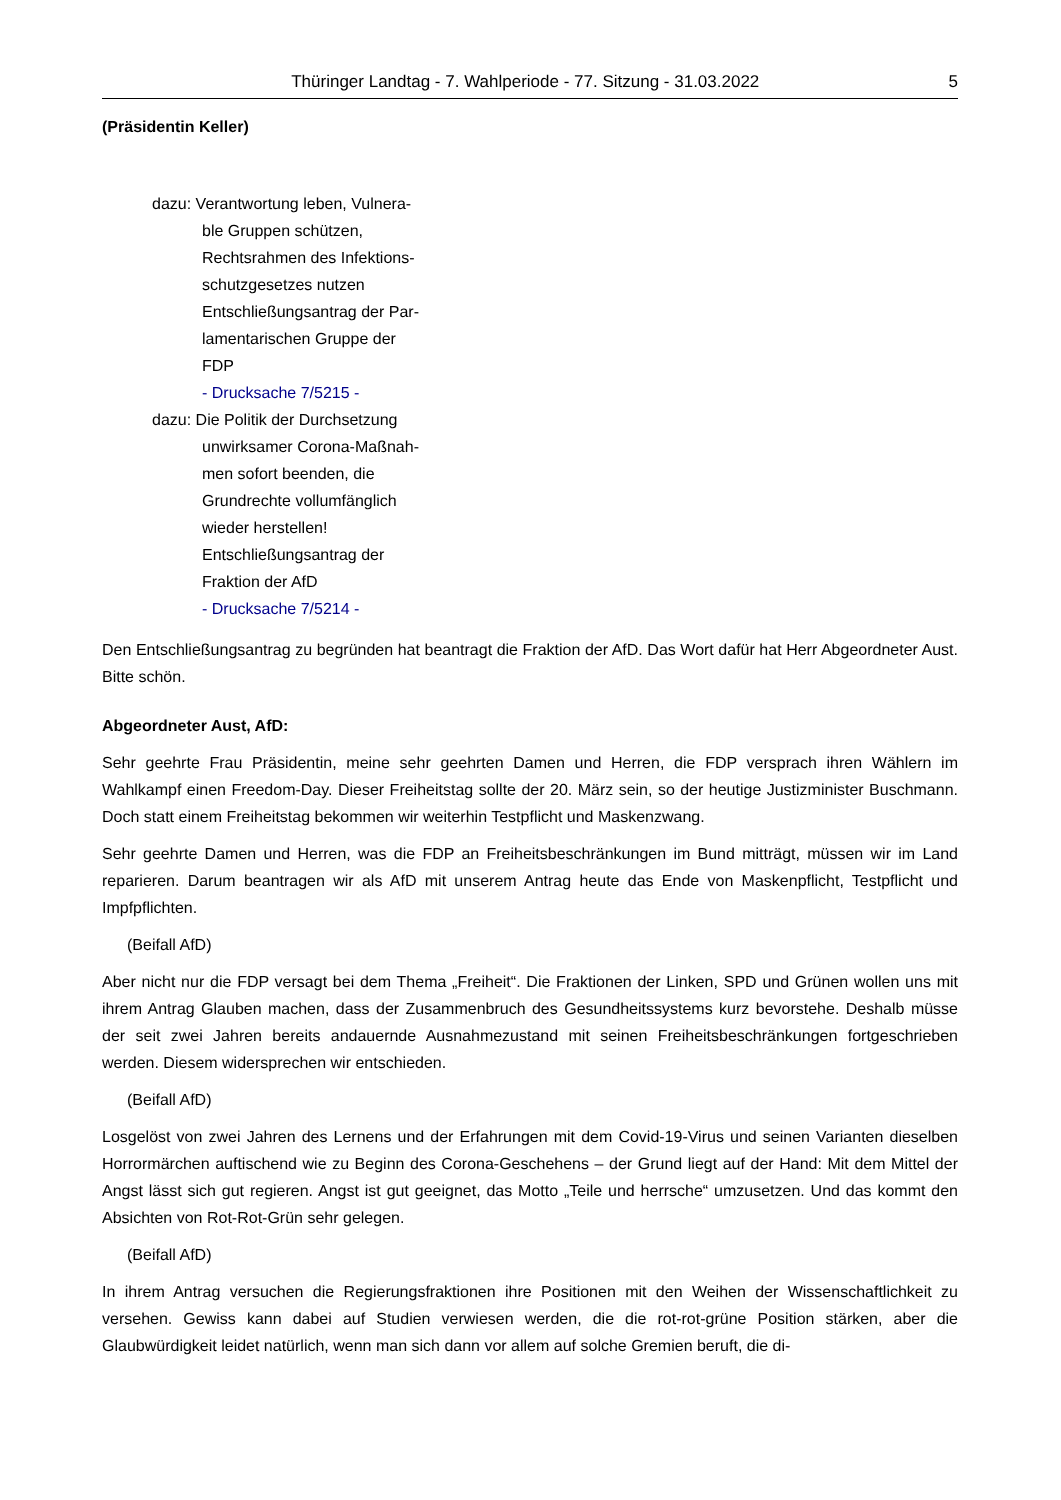Thüringer Landtag - 7. Wahlperiode - 77. Sitzung - 31.03.2022 5
(Präsidentin Keller)
dazu: Verantwortung leben, Vulnera-
ble Gruppen schützen,
Rechtsrahmen des Infektions-
schutzgesetzes nutzen
Entschließungsantrag der Par-
lamentarischen Gruppe der
FDP
- Drucksache 7/5215 -
dazu: Die Politik der Durchsetzung
unwirksamer Corona-Maßnah-
men sofort beenden, die
Grundrechte vollumfänglich
wieder herstellen!
Entschließungsantrag der
Fraktion der AfD
- Drucksache 7/5214 -
Den Entschließungsantrag zu begründen hat beantragt die Fraktion der AfD. Das Wort dafür hat Herr Abgeordneter Aust. Bitte schön.
Abgeordneter Aust, AfD:
Sehr geehrte Frau Präsidentin, meine sehr geehrten Damen und Herren, die FDP versprach ihren Wählern im Wahlkampf einen Freedom-Day. Dieser Freiheitstag sollte der 20. März sein, so der heutige Justizminister Buschmann. Doch statt einem Freiheitstag bekommen wir weiterhin Testpflicht und Maskenzwang.
Sehr geehrte Damen und Herren, was die FDP an Freiheitsbeschränkungen im Bund mitträgt, müssen wir im Land reparieren. Darum beantragen wir als AfD mit unserem Antrag heute das Ende von Maskenpflicht, Testpflicht und Impfpflichten.
(Beifall AfD)
Aber nicht nur die FDP versagt bei dem Thema „Freiheit“. Die Fraktionen der Linken, SPD und Grünen wollen uns mit ihrem Antrag Glauben machen, dass der Zusammenbruch des Gesundheitssystems kurz bevorstehe. Deshalb müsse der seit zwei Jahren bereits andauernde Ausnahmezustand mit seinen Freiheitsbeschränkungen fortgeschrieben werden. Diesem widersprechen wir entschieden.
(Beifall AfD)
Losgelöst von zwei Jahren des Lernens und der Erfahrungen mit dem Covid-19-Virus und seinen Varianten dieselben Horrormärchen auftischend wie zu Beginn des Corona-Geschehens – der Grund liegt auf der Hand: Mit dem Mittel der Angst lässt sich gut regieren. Angst ist gut geeignet, das Motto „Teile und herrsche“ umzusetzen. Und das kommt den Absichten von Rot-Rot-Grün sehr gelegen.
(Beifall AfD)
In ihrem Antrag versuchen die Regierungsfraktionen ihre Positionen mit den Weihen der Wissenschaftlichkeit zu versehen. Gewiss kann dabei auf Studien verwiesen werden, die die rot-rot-grüne Position stärken, aber die Glaubwürdigkeit leidet natürlich, wenn man sich dann vor allem auf solche Gremien beruft, die di-